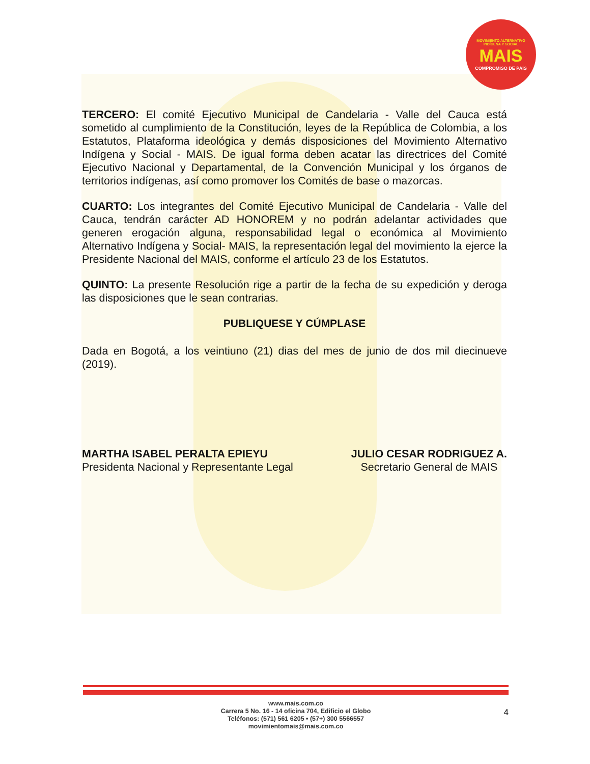MOVIMIENTO ALTERNATIVO
INDÍGENA Y SOCIAL
MAIS
COMPROMISO DE PAÍS
TERCERO: El comité Ejecutivo Municipal de Candelaria - Valle del Cauca está sometido al cumplimiento de la Constitución, leyes de la República de Colombia, a los Estatutos, Plataforma ideológica y demás disposiciones del Movimiento Alternativo Indígena y Social - MAIS. De igual forma deben acatar las directrices del Comité Ejecutivo Nacional y Departamental, de la Convención Municipal y los órganos de territorios indígenas, así como promover los Comités de base o mazorcas.
CUARTO: Los integrantes del Comité Ejecutivo Municipal de Candelaria - Valle del Cauca, tendrán carácter AD HONOREM y no podrán adelantar actividades que generen erogación alguna, responsabilidad legal o económica al Movimiento Alternativo Indígena y Social- MAIS, la representación legal del movimiento la ejerce la Presidente Nacional del MAIS, conforme el artículo 23 de los Estatutos.
QUINTO: La presente Resolución rige a partir de la fecha de su expedición y deroga las disposiciones que le sean contrarias.
PUBLIQUESE Y CÚMPLASE
Dada en Bogotá, a los veintiuno (21) dias del mes de junio de dos mil diecinueve (2019).
MARTHA ISABEL PERALTA EPIEYU
Presidenta Nacional y Representante Legal
JULIO CESAR RODRIGUEZ A.
Secretario General de MAIS
www.mais.com.co
Carrera 5 No. 16 - 14 oficina 704, Edificio el Globo
Teléfonos: (571) 561 6205 • (57+) 300 5566557
movimientomais@mais.com.co
4